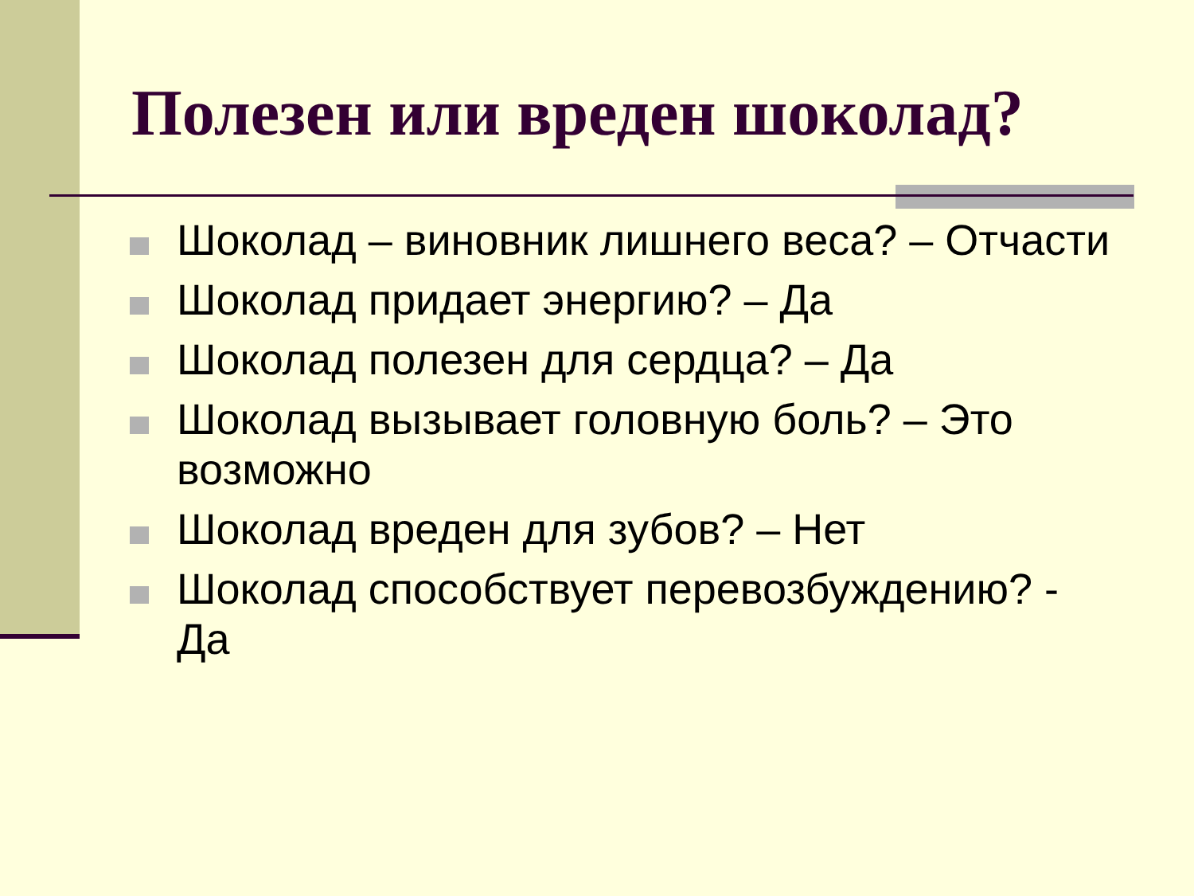Полезен или вреден шоколад?
Шоколад – виновник лишнего веса? – Отчасти
Шоколад придает энергию? – Да
Шоколад полезен для сердца? – Да
Шоколад вызывает головную боль? – Это возможно
Шоколад вреден для зубов? – Нет
Шоколад способствует перевозбуждению? - Да